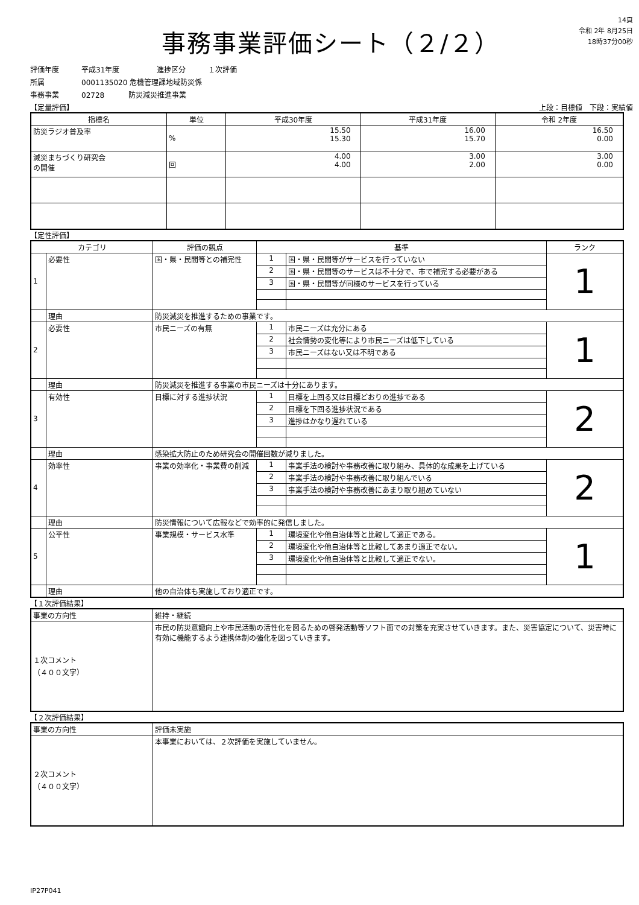事務事業評価シート（２/２）
14頁
令和 2年 8月25日
18時37分00秒
評価年度 平成31年度 進捗区分 １次評価
所属 0001135020 危機管理課地域防災係
事務事業 02728 防災減災推進事業
【定量評価】 上段：目標値　下段：実績値
| 指標名 | 単位 | 平成30年度 | 平成31年度 | 令和 2年度 |
| --- | --- | --- | --- | --- |
| 防災ラジオ普及率 | % | 15.50 15.30 | 16.00 15.70 | 16.50 0.00 |
| 減災まちづくり研究会 の開催 | 回 | 4.00 4.00 | 3.00 2.00 | 3.00 0.00 |
【定性評価】
| カテゴリ | | 評価の観点 | 基準 | | ランク |
| --- | --- | --- | --- | --- | --- |
| 1 | 必要性 | 国・県・民間等との補完性 | 1 | 国・県・民間等がサービスを行っていない | 1 |
| | | | 2 | 国・県・民間等のサービスは不十分で、市で補完する必要がある | |
| | | | 3 | 国・県・民間等が同様のサービスを行っている | |
| | 理由 | 防災減災を推進するための事業です。 | | | |
| 2 | 必要性 | 市民ニーズの有無 | 1 | 市民ニーズは充分にある | 1 |
| | | | 2 | 社会情勢の変化等により市民ニーズは低下している | |
| | | | 3 | 市民ニーズはない又は不明である | |
| | 理由 | 防災減災を推進する事業の市民ニーズは十分にあります。 | | | |
| 3 | 有効性 | 目標に対する進捗状況 | 1 | 目標を上回る又は目標どおりの進捗である | 2 |
| | | | 2 | 目標を下回る進捗状況である | |
| | | | 3 | 進捗はかなり遅れている | |
| | 理由 | 感染拡大防止のため研究会の開催回数が減りました。 | | | |
| 4 | 効率性 | 事業の効率化・事業費の削減 | 1 | 事業手法の検討や事務改善に取り組み、具体的な成果を上げている | 2 |
| | | | 2 | 事業手法の検討や事務改善に取り組んでいる | |
| | | | 3 | 事業手法の検討や事務改善にあまり取り組めていない | |
| | 理由 | 防災情報について広報などで効率的に発信しました。 | | | |
| 5 | 公平性 | 事業規模・サービス水準 | 1 | 環境変化や他自治体等と比較して適正である。 | 1 |
| | | | 2 | 環境変化や他自治体等と比較してあまり適正でない。 | |
| | | | 3 | 環境変化や他自治体等と比較して適正でない。 | |
| | 理由 | 他の自治体も実施しており適正です。 | | | |
【１次評価結果】
| 事業の方向性 | 維持・継続 |
| １次コメント （４００文字） | 市民の防災意識向上や市民活動の活性化を図るための啓発活動等ソフト面での対策を充実させていきます。また、災害協定について、災害時に有効に機能するよう連携体制の強化を図っていきます。 |
【２次評価結果】
| 事業の方向性 | 評価未実施 |
| ２次コメント （４００文字） | 本事業においては、２次評価を実施していません。 |
IP27P041